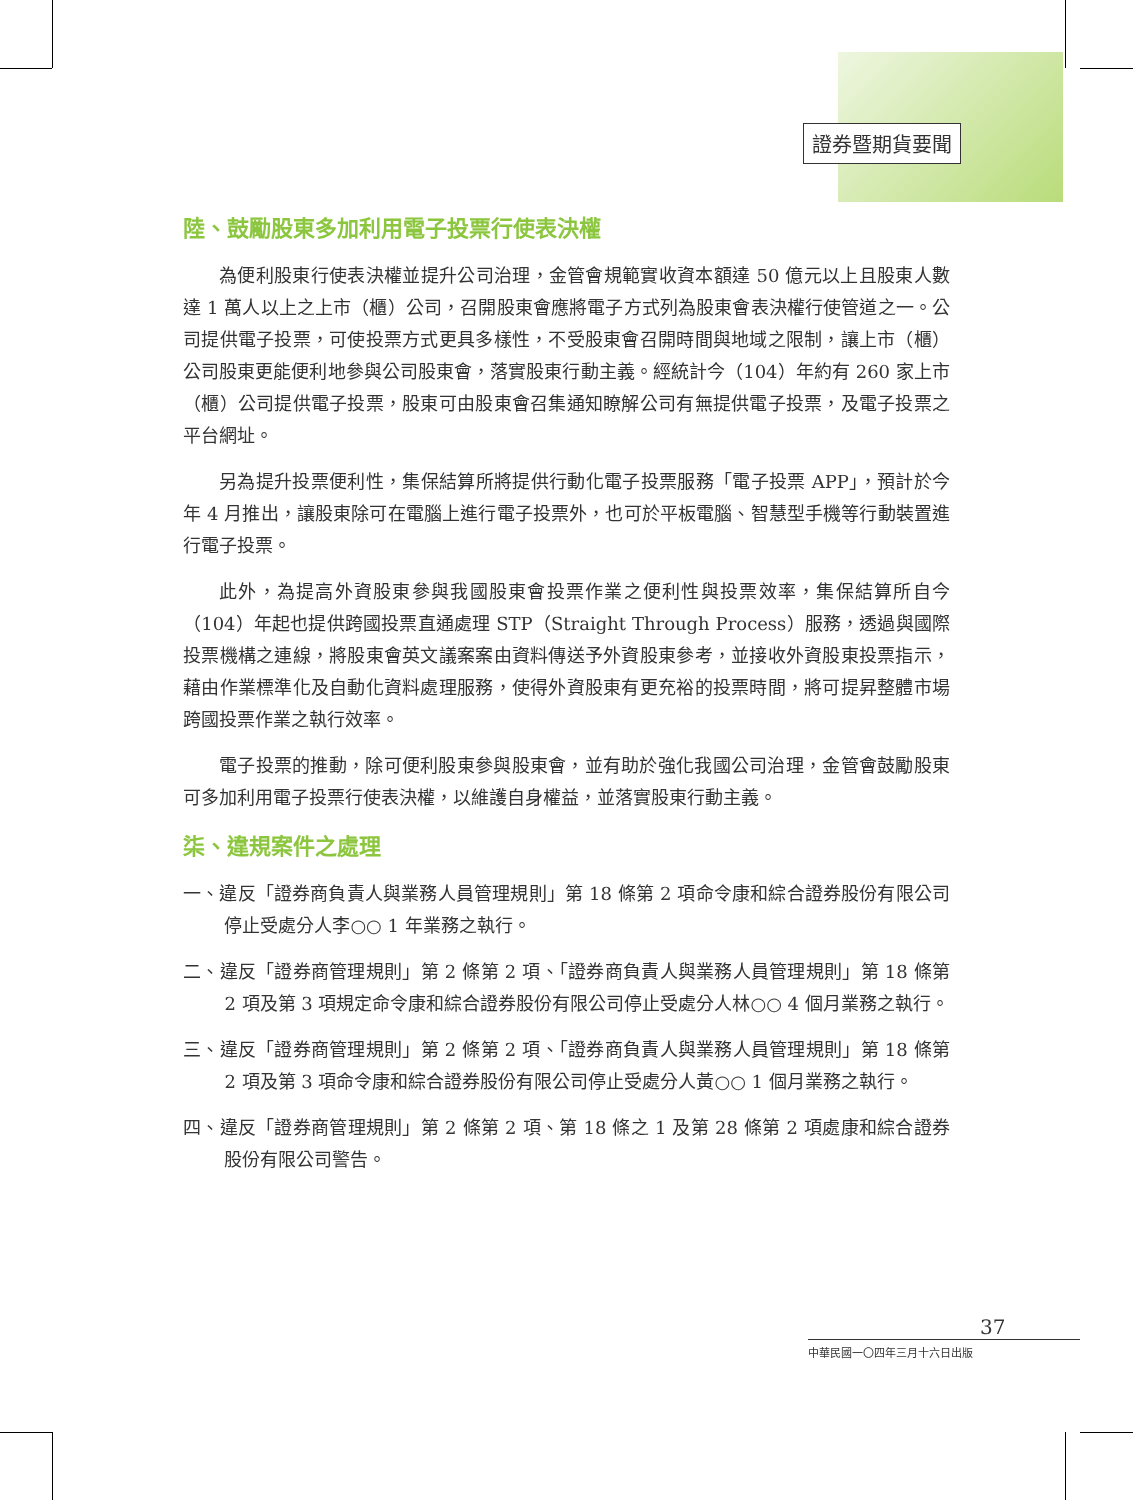證券暨期貨要聞
陸、鼓勵股東多加利用電子投票行使表決權
為便利股東行使表決權並提升公司治理，金管會規範實收資本額達 50 億元以上且股東人數達 1 萬人以上之上市（櫃）公司，召開股東會應將電子方式列為股東會表決權行使管道之一。公司提供電子投票，可使投票方式更具多樣性，不受股東會召開時間與地域之限制，讓上市（櫃）公司股東更能便利地參與公司股東會，落實股東行動主義。經統計今（104）年約有 260 家上市（櫃）公司提供電子投票，股東可由股東會召集通知瞭解公司有無提供電子投票，及電子投票之平台網址。
另為提升投票便利性，集保結算所將提供行動化電子投票服務「電子投票 APP」，預計於今年 4 月推出，讓股東除可在電腦上進行電子投票外，也可於平板電腦、智慧型手機等行動裝置進行電子投票。
此外，為提高外資股東參與我國股東會投票作業之便利性與投票效率，集保結算所自今（104）年起也提供跨國投票直通處理 STP（Straight Through Process）服務，透過與國際投票機構之連線，將股東會英文議案案由資料傳送予外資股東參考，並接收外資股東投票指示，藉由作業標準化及自動化資料處理服務，使得外資股東有更充裕的投票時間，將可提昇整體市場跨國投票作業之執行效率。
電子投票的推動，除可便利股東參與股東會，並有助於強化我國公司治理，金管會鼓勵股東可多加利用電子投票行使表決權，以維護自身權益，並落實股東行動主義。
柒、違規案件之處理
一、違反「證券商負責人與業務人員管理規則」第 18 條第 2 項命令康和綜合證券股份有限公司停止受處分人李○○ 1 年業務之執行。
二、違反「證券商管理規則」第 2 條第 2 項、「證券商負責人與業務人員管理規則」第 18 條第 2 項及第 3 項規定命令康和綜合證券股份有限公司停止受處分人林○○ 4 個月業務之執行。
三、違反「證券商管理規則」第 2 條第 2 項、「證券商負責人與業務人員管理規則」第 18 條第 2 項及第 3 項命令康和綜合證券股份有限公司停止受處分人黃○○ 1 個月業務之執行。
四、違反「證券商管理規則」第 2 條第 2 項、第 18 條之 1 及第 28 條第 2 項處康和綜合證券股份有限公司警告。
37
中華民國一〇四年三月十六日出版